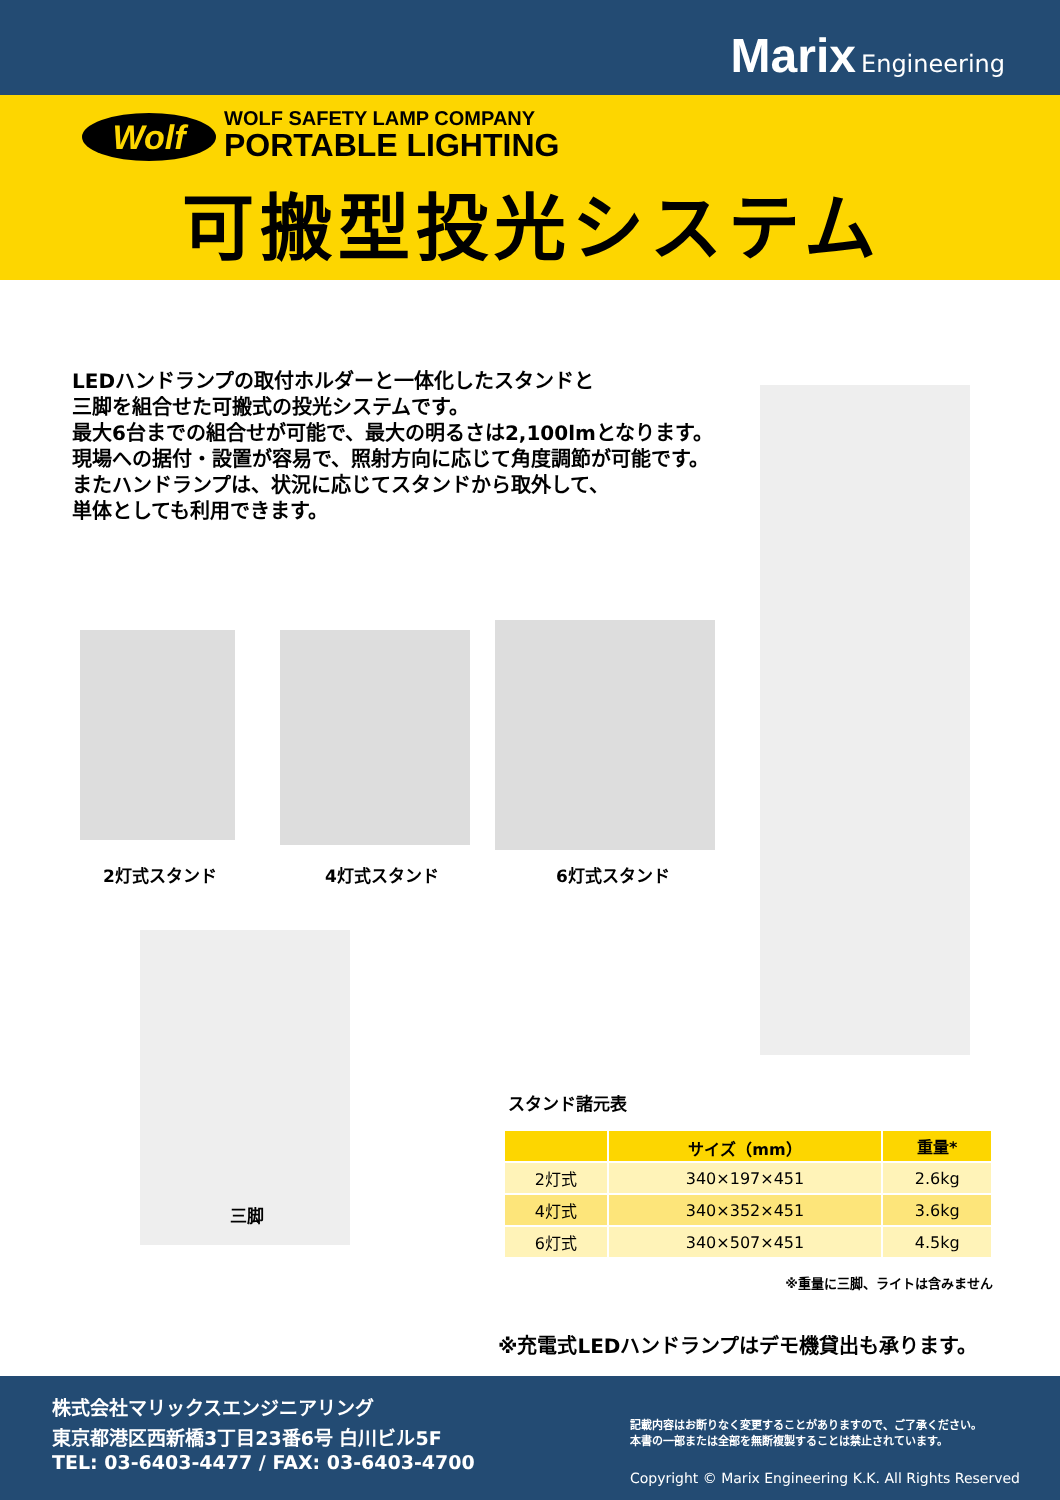Marix Engineering
Wolf
WOLF SAFETY LAMP COMPANY
PORTABLE LIGHTING
可搬型投光システム
LEDハンドランプの取付ホルダーと一体化したスタンドと
三脚を組合せた可搬式の投光システムです。
最大6台までの組合せが可能で、最大の明るさは2,100lmとなります。
現場への据付・設置が容易で、照射方向に応じて角度調節が可能です。
またハンドランプは、状況に応じてスタンドから取外して、
単体としても利用できます。
2灯式スタンド 4灯式スタンド 6灯式スタンド
三脚
スタンド諸元表
| | サイズ（mm） | 重量* |
| --- | --- | --- |
| 2灯式 | 340×197×451 | 2.6kg |
| 4灯式 | 340×352×451 | 3.6kg |
| 6灯式 | 340×507×451 | 4.5kg |
※重量に三脚、ライトは含みません
※充電式LEDハンドランプはデモ機貸出も承ります。
株式会社マリックスエンジニアリング
東京都港区西新橋3丁目23番6号 白川ビル5F
TEL: 03-6403-4477 / FAX: 03-6403-4700
記載内容はお断りなく変更することがありますので、ご了承ください。
本書の一部または全部を無断複製することは禁止されています。
Copyright © Marix Engineering K.K. All Rights Reserved